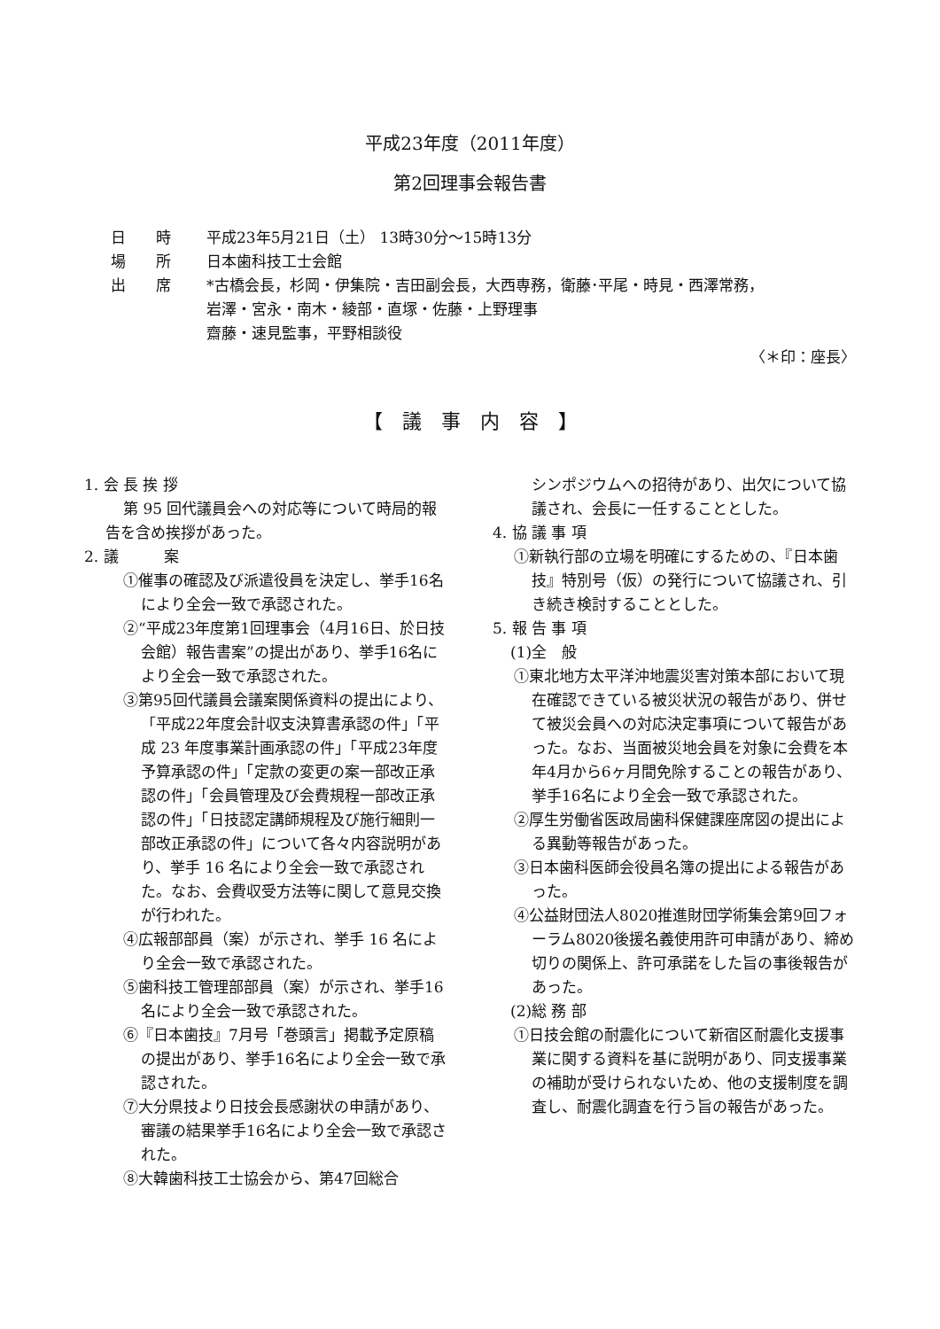平成23年度（2011年度）
第2回理事会報告書
日　　時 平成23年5月21日（土） 13時30分〜15時13分
場　　所 日本歯科技工士会館
出　　席 *古橋会長，杉岡・伊集院・吉田副会長，大西専務，衛藤･平尾・時見・西澤常務，
岩澤・宮永・南木・綾部・直塚・佐藤・上野理事
齋藤・速見監事，平野相談役
〈＊印：座長〉
【　議　事　内　容　】
1. 会 長 挨 拶
第 95 回代議員会への対応等について時局的報告を含め挨拶があった。
2. 議　　　案
①催事の確認及び派遣役員を決定し、挙手16名により全会一致で承認された。
②“平成23年度第1回理事会（4月16日、於日技会館）報告書案”の提出があり、挙手16名により全会一致で承認された。
③第95回代議員会議案関係資料の提出により、「平成22年度会計収支決算書承認の件」「平成 23 年度事業計画承認の件」「平成23年度予算承認の件」「定款の変更の案一部改正承認の件」「会員管理及び会費規程一部改正承認の件」「日技認定講師規程及び施行細則一部改正承認の件」について各々内容説明があり、挙手 16 名により全会一致で承認された。なお、会費収受方法等に関して意見交換が行われた。
④広報部部員（案）が示され、挙手 16 名により全会一致で承認された。
⑤歯科技工管理部部員（案）が示され、挙手16名により全会一致で承認された。
⑥『日本歯技』7月号「巻頭言」掲載予定原稿の提出があり、挙手16名により全会一致で承認された。
⑦大分県技より日技会長感謝状の申請があり、審議の結果挙手16名により全会一致で承認された。
⑧大韓歯科技工士協会から、第47回総合
シンポジウムへの招待があり、出欠について協議され、会長に一任することとした。
4. 協 議 事 項
①新執行部の立場を明確にするための、『日本歯技』特別号（仮）の発行について協議され、引き続き検討することとした。
5. 報 告 事 項
(1)全　般
①東北地方太平洋沖地震災害対策本部において現在確認できている被災状況の報告があり、併せて被災会員への対応決定事項について報告があった。なお、当面被災地会員を対象に会費を本年4月から6ヶ月間免除することの報告があり、挙手16名により全会一致で承認された。
②厚生労働省医政局歯科保健課座席図の提出による異動等報告があった。
③日本歯科医師会役員名簿の提出による報告があった。
④公益財団法人8020推進財団学術集会第9回フォーラム8020後援名義使用許可申請があり、締め切りの関係上、許可承諾をした旨の事後報告があった。
(2)総 務 部
①日技会館の耐震化について新宿区耐震化支援事業に関する資料を基に説明があり、同支援事業の補助が受けられないため、他の支援制度を調査し、耐震化調査を行う旨の報告があった。